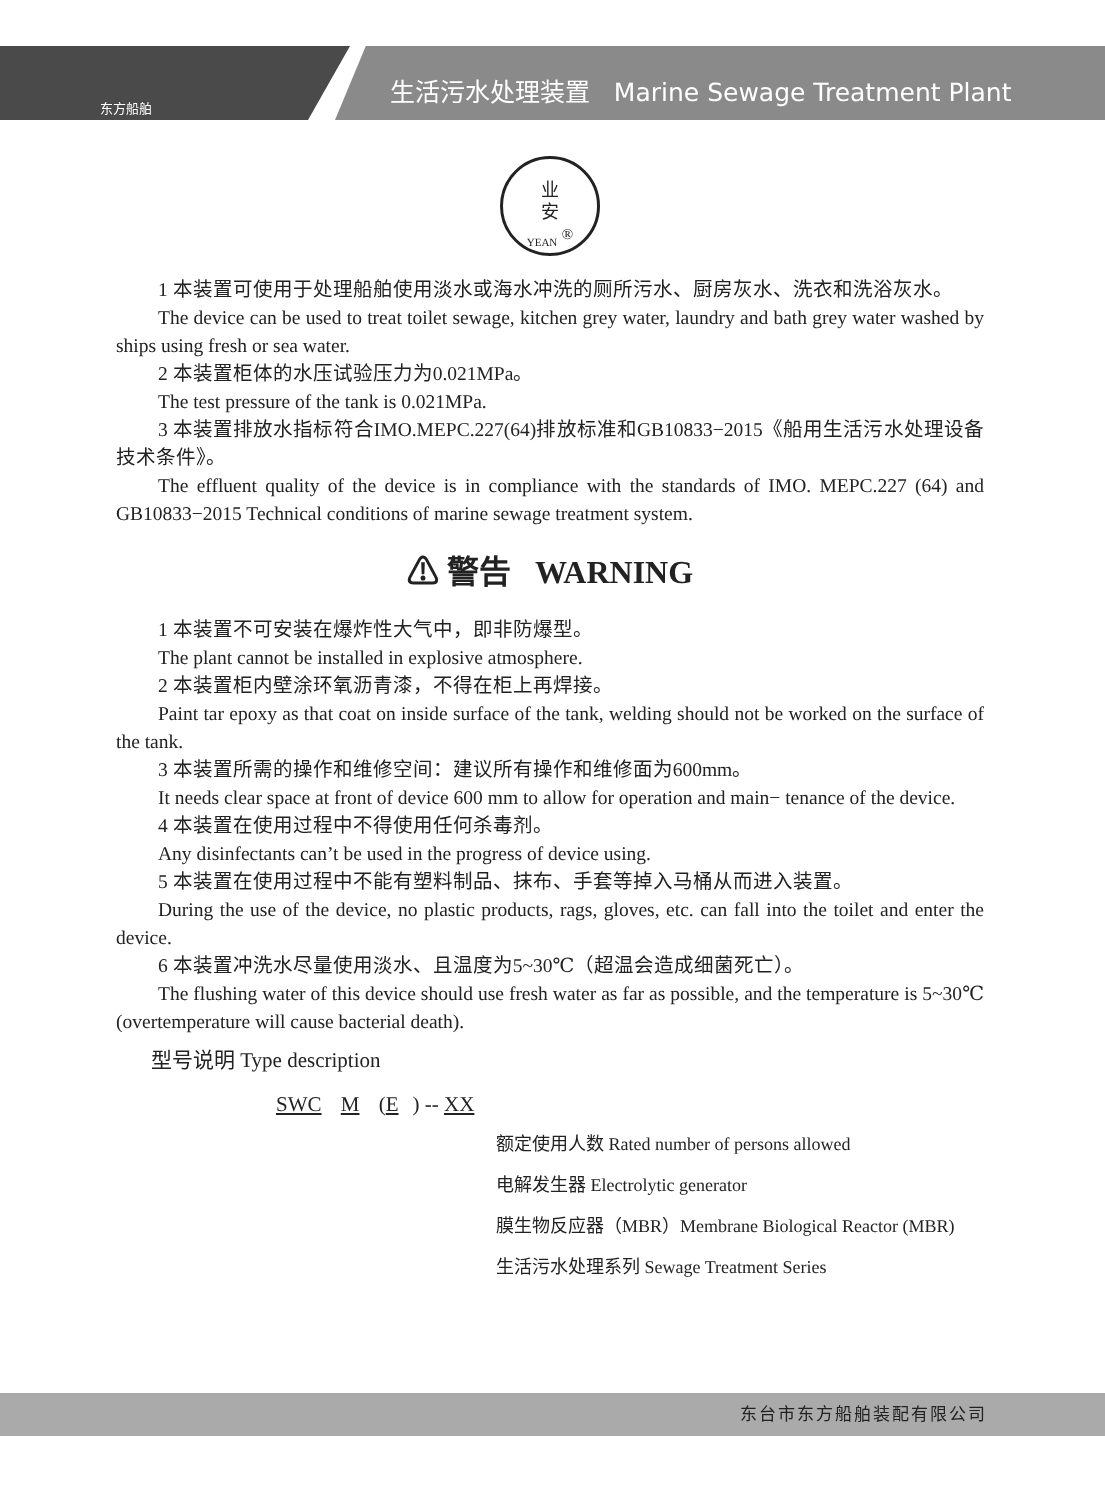东方船舶
生活污水处理装置 Marine Sewage Treatment Plant
业
安
YEAN <sup>®</sup>
1 本装置可使用于处理船舶使用淡水或海水冲洗的厕所污水、厨房灰水、洗衣和洗浴灰水。
The device can be used to treat toilet sewage, kitchen grey water, laundry and bath grey water washed by ships using fresh or sea water.
2 本装置柜体的水压试验压力为0.021MPa。
The test pressure of the tank is 0.021MPa.
3 本装置排放水指标符合IMO.MEPC.227(64)排放标准和GB10833−2015《船用生活污水处理设备技术条件》。
The effluent quality of the device is in compliance with the standards of IMO. MEPC.227 (64) and GB10833−2015 Technical conditions of marine sewage treatment system.
⚠ 警告 WARNING
1 本装置不可安装在爆炸性大气中，即非防爆型。
The plant cannot be installed in explosive atmosphere.
2 本装置柜内壁涂环氧沥青漆，不得在柜上再焊接。
Paint tar epoxy as that coat on inside surface of the tank, welding should not be worked on the surface of the tank.
3 本装置所需的操作和维修空间：建议所有操作和维修面为600mm。
It needs clear space at front of device 600 mm to allow for operation and main− tenance of the device.
4 本装置在使用过程中不得使用任何杀毒剂。
Any disinfectants can’t be used in the progress of device using.
5 本装置在使用过程中不能有塑料制品、抹布、手套等掉入马桶从而进入装置。
During the use of the device, no plastic products, rags, gloves, etc. can fall into the toilet and enter the device.
6 本装置冲洗水尽量使用淡水、且温度为5~30℃（超温会造成细菌死亡）。
The flushing water of this device should use fresh water as far as possible, and the temperature is 5~30℃ (overtemperature will cause bacterial death).
型号说明 Type description
SWC M (E) -- XX
额定使用人数 Rated number of persons allowed
电解发生器 Electrolytic generator
膜生物反应器（MBR）Membrane Biological Reactor (MBR)
生活污水处理系列 Sewage Treatment Series
东台市东方船舶装配有限公司